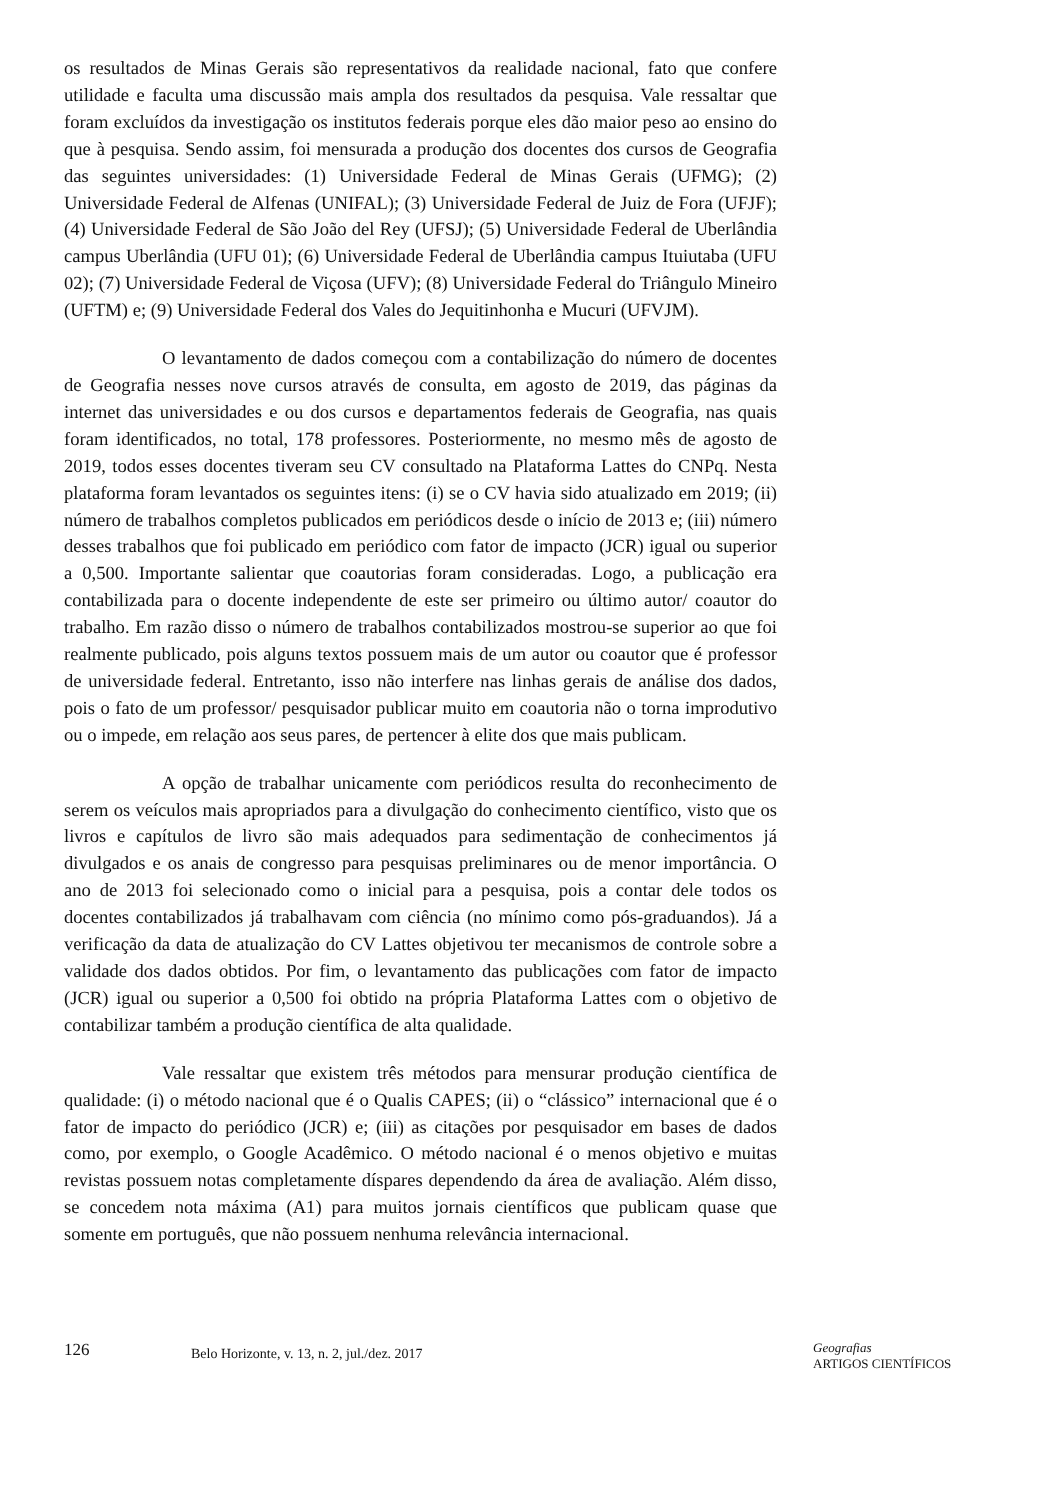os resultados de Minas Gerais são representativos da realidade nacional, fato que confere utilidade e faculta uma discussão mais ampla dos resultados da pesquisa. Vale ressaltar que foram excluídos da investigação os institutos federais porque eles dão maior peso ao ensino do que à pesquisa. Sendo assim, foi mensurada a produção dos docentes dos cursos de Geografia das seguintes universidades: (1) Universidade Federal de Minas Gerais (UFMG); (2) Universidade Federal de Alfenas (UNIFAL); (3) Universidade Federal de Juiz de Fora (UFJF); (4) Universidade Federal de São João del Rey (UFSJ); (5) Universidade Federal de Uberlândia campus Uberlândia (UFU 01); (6) Universidade Federal de Uberlândia campus Ituiutaba (UFU 02); (7) Universidade Federal de Viçosa (UFV); (8) Universidade Federal do Triângulo Mineiro (UFTM) e; (9) Universidade Federal dos Vales do Jequitinhonha e Mucuri (UFVJM).
O levantamento de dados começou com a contabilização do número de docentes de Geografia nesses nove cursos através de consulta, em agosto de 2019, das páginas da internet das universidades e ou dos cursos e departamentos federais de Geografia, nas quais foram identificados, no total, 178 professores. Posteriormente, no mesmo mês de agosto de 2019, todos esses docentes tiveram seu CV consultado na Plataforma Lattes do CNPq. Nesta plataforma foram levantados os seguintes itens: (i) se o CV havia sido atualizado em 2019; (ii) número de trabalhos completos publicados em periódicos desde o início de 2013 e; (iii) número desses trabalhos que foi publicado em periódico com fator de impacto (JCR) igual ou superior a 0,500. Importante salientar que coautorias foram consideradas. Logo, a publicação era contabilizada para o docente independente de este ser primeiro ou último autor/ coautor do trabalho. Em razão disso o número de trabalhos contabilizados mostrou-se superior ao que foi realmente publicado, pois alguns textos possuem mais de um autor ou coautor que é professor de universidade federal. Entretanto, isso não interfere nas linhas gerais de análise dos dados, pois o fato de um professor/ pesquisador publicar muito em coautoria não o torna improdutivo ou o impede, em relação aos seus pares, de pertencer à elite dos que mais publicam.
A opção de trabalhar unicamente com periódicos resulta do reconhecimento de serem os veículos mais apropriados para a divulgação do conhecimento científico, visto que os livros e capítulos de livro são mais adequados para sedimentação de conhecimentos já divulgados e os anais de congresso para pesquisas preliminares ou de menor importância. O ano de 2013 foi selecionado como o inicial para a pesquisa, pois a contar dele todos os docentes contabilizados já trabalhavam com ciência (no mínimo como pós-graduandos). Já a verificação da data de atualização do CV Lattes objetivou ter mecanismos de controle sobre a validade dos dados obtidos. Por fim, o levantamento das publicações com fator de impacto (JCR) igual ou superior a 0,500 foi obtido na própria Plataforma Lattes com o objetivo de contabilizar também a produção científica de alta qualidade.
Vale ressaltar que existem três métodos para mensurar produção científica de qualidade: (i) o método nacional que é o Qualis CAPES; (ii) o “clássico” internacional que é o fator de impacto do periódico (JCR) e; (iii) as citações por pesquisador em bases de dados como, por exemplo, o Google Acadêmico. O método nacional é o menos objetivo e muitas revistas possuem notas completamente díspares dependendo da área de avaliação. Além disso, se concedem nota máxima (A1) para muitos jornais científicos que publicam quase que somente em português, que não possuem nenhuma relevância internacional.
126
Belo Horizonte, v. 13, n. 2, jul./dez. 2017
Geografias
ARTIGOS CIENTÍFICOS